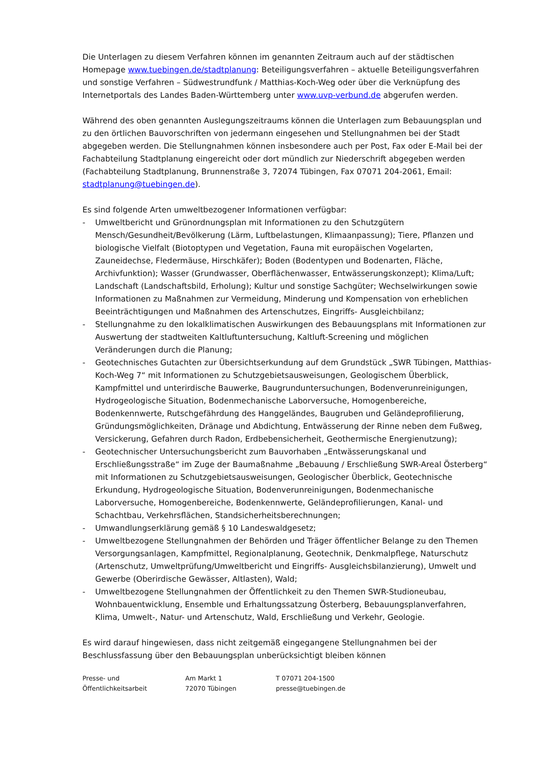Die Unterlagen zu diesem Verfahren können im genannten Zeitraum auch auf der städtischen Homepage www.tuebingen.de/stadtplanung: Beteiligungsverfahren – aktuelle Beteiligungsverfahren und sonstige Verfahren – Südwestrundfunk / Matthias-Koch-Weg oder über die Verknüpfung des Internetportals des Landes Baden-Württemberg unter www.uvp-verbund.de abgerufen werden.
Während des oben genannten Auslegungszeitraums können die Unterlagen zum Bebauungsplan und zu den örtlichen Bauvorschriften von jedermann eingesehen und Stellungnahmen bei der Stadt abgegeben werden. Die Stellungnahmen können insbesondere auch per Post, Fax oder E-Mail bei der Fachabteilung Stadtplanung eingereicht oder dort mündlich zur Niederschrift abgegeben werden (Fachabteilung Stadtplanung, Brunnenstraße 3, 72074 Tübingen, Fax 07071 204-2061, Email: stadtplanung@tuebingen.de).
Es sind folgende Arten umweltbezogener Informationen verfügbar:
- Umweltbericht und Grünordnungsplan mit Informationen zu den Schutzgütern Mensch/Gesundheit/Bevölkerung (Lärm, Luftbelastungen, Klimaanpassung); Tiere, Pflanzen und biologische Vielfalt (Biotoptypen und Vegetation, Fauna mit europäischen Vogelarten, Zauneidechse, Fledermäuse, Hirschkäfer); Boden (Bodentypen und Bodenarten, Fläche, Archivfunktion); Wasser (Grundwasser, Oberflächenwasser, Entwässerungskonzept); Klima/Luft; Landschaft (Landschaftsbild, Erholung); Kultur und sonstige Sachgüter; Wechselwirkungen sowie Informationen zu Maßnahmen zur Vermeidung, Minderung und Kompensation von erheblichen Beeinträchtigungen und Maßnahmen des Artenschutzes, Eingriffs- Ausgleichbilanz;
- Stellungnahme zu den lokalklimatischen Auswirkungen des Bebauungsplans mit Informationen zur Auswertung der stadtweiten Kaltluftuntersuchung, Kaltluft-Screening und möglichen Veränderungen durch die Planung;
- Geotechnisches Gutachten zur Übersichtserkundung auf dem Grundstück „SWR Tübingen, Matthias-Koch-Weg 7“ mit Informationen zu Schutzgebietsausweisungen, Geologischem Überblick, Kampfmittel und unterirdische Bauwerke, Baugrunduntersuchungen, Bodenverunreinigungen, Hydrogeologische Situation, Bodenmechanische Laborversuche, Homogenbereiche, Bodenkennwerte, Rutschgefährdung des Hanggeländes, Baugruben und Geländeprofilierung, Gründungsmöglichkeiten, Dränage und Abdichtung, Entwässerung der Rinne neben dem Fußweg, Versickerung, Gefahren durch Radon, Erdbebensicherheit, Geothermische Energienutzung);
- Geotechnischer Untersuchungsbericht zum Bauvorhaben „Entwässerungskanal und Erschließungsstraße“ im Zuge der Baumaßnahme „Bebauung / Erschließung SWR-Areal Österberg“ mit Informationen zu Schutzgebietsausweisungen, Geologischer Überblick, Geotechnische Erkundung, Hydrogeologische Situation, Bodenverunreinigungen, Bodenmechanische Laborversuche, Homogenbereiche, Bodenkennwerte, Geländeprofilierungen, Kanal- und Schachtbau, Verkehrsflächen, Standsicherheitsberechnungen;
- Umwandlungserklärung gemäß § 10 Landeswaldgesetz;
- Umweltbezogene Stellungnahmen der Behörden und Träger öffentlicher Belange zu den Themen Versorgungsanlagen, Kampfmittel, Regionalplanung, Geotechnik, Denkmalpflege, Naturschutz (Artenschutz, Umweltprüfung/Umweltbericht und Eingriffs- Ausgleichsbilanzierung), Umwelt und Gewerbe (Oberirdische Gewässer, Altlasten), Wald;
- Umweltbezogene Stellungnahmen der Öffentlichkeit zu den Themen SWR-Studioneubau, Wohnbauentwicklung, Ensemble und Erhaltungssatzung Österberg, Bebauungsplanverfahren, Klima, Umwelt-, Natur- und Artenschutz, Wald, Erschließung und Verkehr, Geologie.
Es wird darauf hingewiesen, dass nicht zeitgemäß eingegangene Stellungnahmen bei der Beschlussfassung über den Bebauungsplan unberücksichtigt bleiben können
Presse- und
Öffentlichkeitsarbeit
Am Markt 1
72070 Tübingen
T 07071 204-1500
presse@tuebingen.de